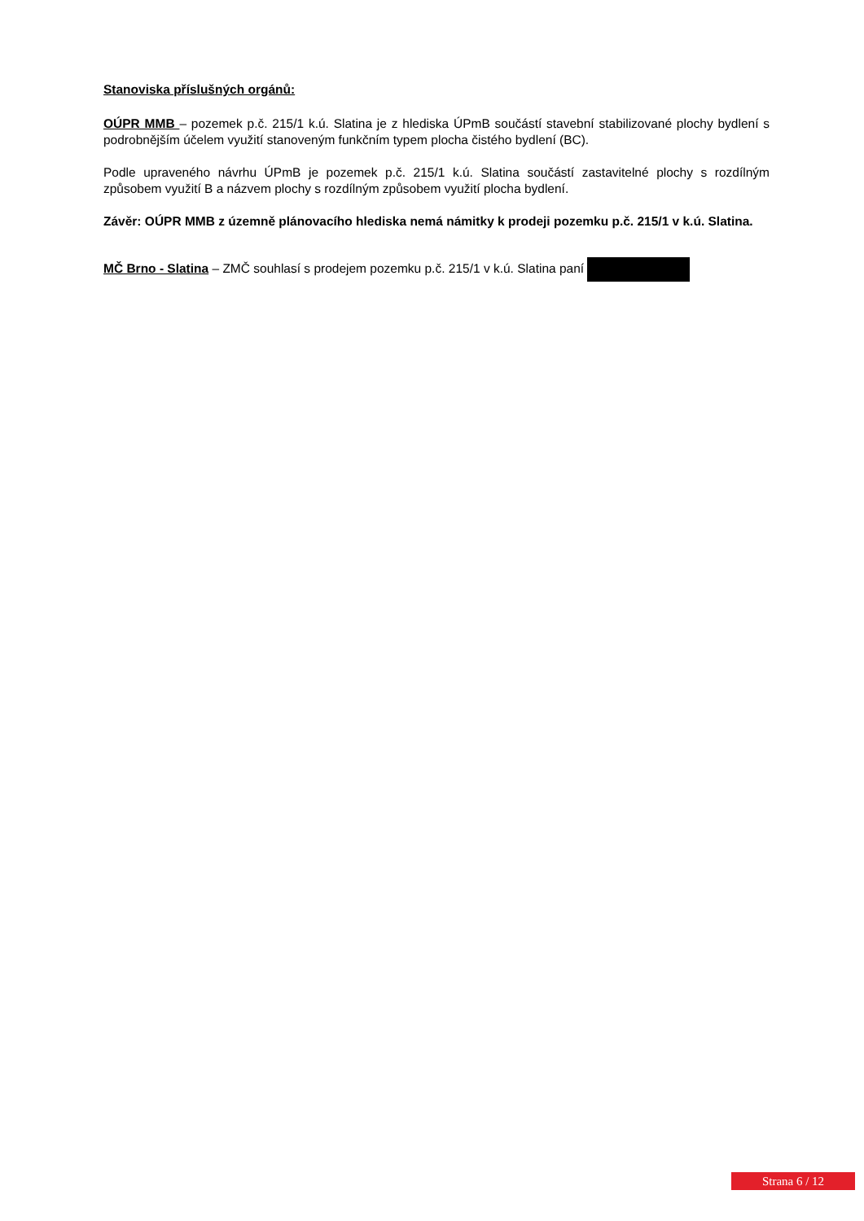Stanoviska příslušných orgánů:
OÚPR MMB – pozemek p.č. 215/1 k.ú. Slatina je z hlediska ÚPmB součástí stavební stabilizované plochy bydlení s podrobnějším účelem využití stanoveným funkčním typem plocha čistého bydlení (BC).
Podle upraveného návrhu ÚPmB je pozemek p.č. 215/1 k.ú. Slatina součástí zastavitelné plochy s rozdílným způsobem využití B a názvem plochy s rozdílným způsobem využití plocha bydlení.
Závěr: OÚPR MMB z územně plánovacího hlediska nemá námitky k prodeji pozemku p.č. 215/1 v k.ú. Slatina.
MČ Brno - Slatina – ZMČ souhlasí s prodejem pozemku p.č. 215/1 v k.ú. Slatina paní
Strana 6 / 12